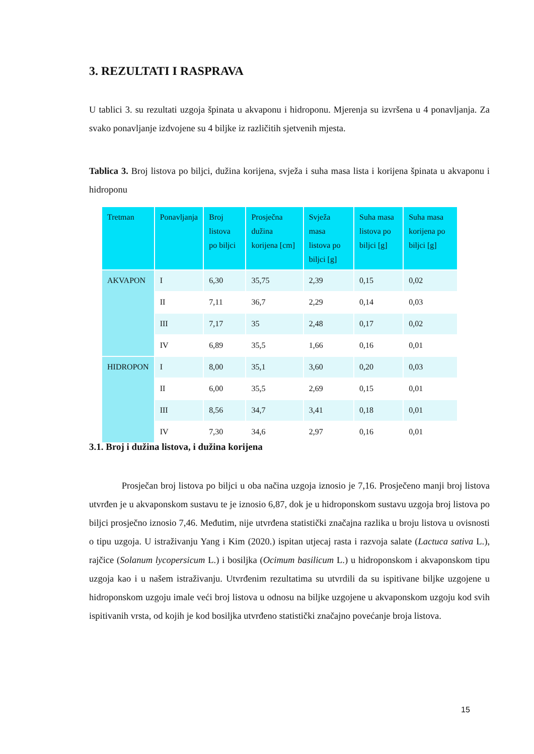3. REZULTATI I RASPRAVA
U tablici 3. su rezultati uzgoja špinata u akvaponu i hidroponu. Mjerenja su izvršena u 4 ponavljanja. Za svako ponavljanje izdvojene su 4 biljke iz različitih sjetvenih mjesta.
Tablica 3. Broj listova po biljci, dužina korijena, svježa i suha masa lista i korijena špinata u akvaponu i hidroponu
| Tretman | Ponavljanja | Broj listova po biljci | Prosječna dužina korijena [cm] | Svježa masa listova po biljci [g] | Suha masa listova po biljci [g] | Suha masa korijena po biljci [g] |
| --- | --- | --- | --- | --- | --- | --- |
| AKVAPON | I | 6,30 | 35,75 | 2,39 | 0,15 | 0,02 |
| | II | 7,11 | 36,7 | 2,29 | 0,14 | 0,03 |
| | III | 7,17 | 35 | 2,48 | 0,17 | 0,02 |
| | IV | 6,89 | 35,5 | 1,66 | 0,16 | 0,01 |
| HIDROPON | I | 8,00 | 35,1 | 3,60 | 0,20 | 0,03 |
| | II | 6,00 | 35,5 | 2,69 | 0,15 | 0,01 |
| | III | 8,56 | 34,7 | 3,41 | 0,18 | 0,01 |
| | IV | 7,30 | 34,6 | 2,97 | 0,16 | 0,01 |
3.1. Broj i dužina listova, i dužina korijena
    Prosječan broj listova po biljci u oba načina uzgoja iznosio je 7,16. Prosječeno manji broj listova utvrđen je u akvaponskom sustavu te je iznosio 6,87, dok je u hidroponskom sustavu uzgoja broj listova po biljci prosječno iznosio 7,46. Međutim, nije utvrđena statistički značajna razlika u broju listova u ovisnosti o tipu uzgoja. U istraživanju Yang i Kim (2020.) ispitan utjecaj rasta i razvoja salate (Lactuca sativa L.), rajčice (Solanum lycopersicum L.) i bosiljka (Ocimum basilicum L.) u hidroponskom i akvaponskom tipu uzgoja kao i u našem istraživanju. Utvrđenim rezultatima su utvrdili da su ispitivane biljke uzgojene u hidroponskom uzgoju imale veći broj listova u odnosu na biljke uzgojene u akvaponskom uzgoju kod svih ispitivanih vrsta, od kojih je kod bosiljka utvrđeno statistički značajno povećanje broja listova.
15